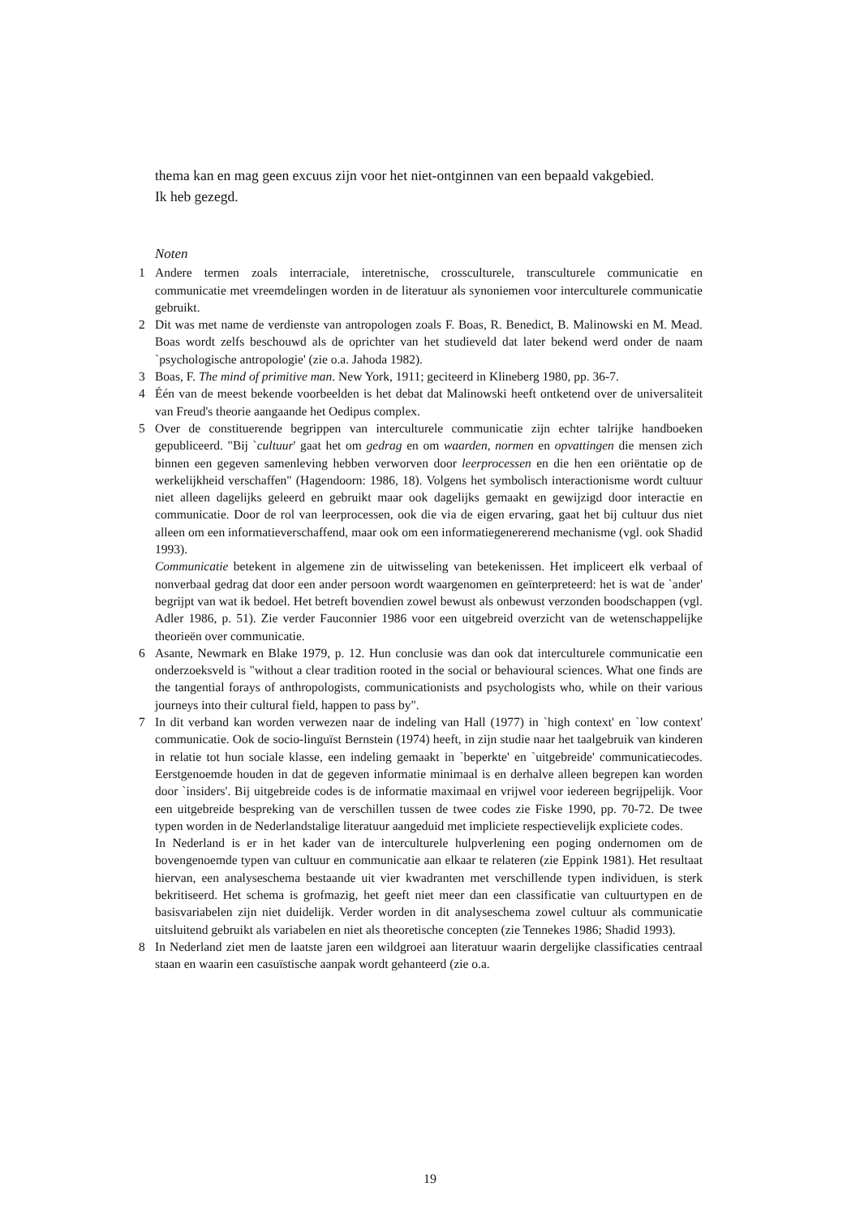thema kan en mag geen excuus zijn voor het niet-ontginnen van een bepaald vakgebied.
Ik heb gezegd.
Noten
1 Andere termen zoals interraciale, interetnische, crossculturele, transculturele communicatie en communicatie met vreemdelingen worden in de literatuur als synoniemen voor interculturele communicatie gebruikt.
2 Dit was met name de verdienste van antropologen zoals F. Boas, R. Benedict, B. Malinowski en M. Mead. Boas wordt zelfs beschouwd als de oprichter van het studieveld dat later bekend werd onder de naam `psychologische antropologie' (zie o.a. Jahoda 1982).
3 Boas, F. The mind of primitive man. New York, 1911; geciteerd in Klineberg 1980, pp. 36-7.
4 Één van de meest bekende voorbeelden is het debat dat Malinowski heeft ontketend over de universaliteit van Freud's theorie aangaande het Oedipus complex.
5 Over de constituerende begrippen van interculturele communicatie zijn echter talrijke handboeken gepubliceerd. "Bij `cultuur' gaat het om gedrag en om waarden, normen en opvattingen die mensen zich binnen een gegeven samenleving hebben verworven door leerprocessen en die hen een oriëntatie op de werkelijkheid verschaffen" (Hagendoorn: 1986, 18). Volgens het symbolisch interactionisme wordt cultuur niet alleen dagelijks geleerd en gebruikt maar ook dagelijks gemaakt en gewijzigd door interactie en communicatie. Door de rol van leerprocessen, ook die via de eigen ervaring, gaat het bij cultuur dus niet alleen om een informatieverschaffend, maar ook om een informatiegenererend mechanisme (vgl. ook Shadid 1993).
Communicatie betekent in algemene zin de uitwisseling van betekenissen. Het impliceert elk verbaal of nonverbaal gedrag dat door een ander persoon wordt waargenomen en geïnterpreteerd: het is wat de `ander' begrijpt van wat ik bedoel. Het betreft bovendien zowel bewust als onbewust verzonden boodschappen (vgl. Adler 1986, p. 51). Zie verder Fauconnier 1986 voor een uitgebreid overzicht van de wetenschappelijke theorieën over communicatie.
6 Asante, Newmark en Blake 1979, p. 12. Hun conclusie was dan ook dat interculturele communicatie een onderzoeksveld is "without a clear tradition rooted in the social or behavioural sciences. What one finds are the tangential forays of anthropologists, communicationists and psychologists who, while on their various journeys into their cultural field, happen to pass by".
7 In dit verband kan worden verwezen naar de indeling van Hall (1977) in `high context' en `low context' communicatie. Ook de socio-linguïst Bernstein (1974) heeft, in zijn studie naar het taalgebruik van kinderen in relatie tot hun sociale klasse, een indeling gemaakt in `beperkte' en `uitgebreide' communicatiecodes. Eerstgenoemde houden in dat de gegeven informatie minimaal is en derhalve alleen begrepen kan worden door `insiders'. Bij uitgebreide codes is de informatie maximaal en vrijwel voor iedereen begrijpelijk. Voor een uitgebreide bespreking van de verschillen tussen de twee codes zie Fiske 1990, pp. 70-72. De twee typen worden in de Nederlandstalige literatuur aangeduid met impliciete respectievelijk expliciete codes.
In Nederland is er in het kader van de interculturele hulpverlening een poging ondernomen om de bovengenoemde typen van cultuur en communicatie aan elkaar te relateren (zie Eppink 1981). Het resultaat hiervan, een analyseschema bestaande uit vier kwadranten met verschillende typen individuen, is sterk bekritiseerd. Het schema is grofmazig, het geeft niet meer dan een classificatie van cultuurtypen en de basisvariabelen zijn niet duidelijk. Verder worden in dit analyseschema zowel cultuur als communicatie uitsluitend gebruikt als variabelen en niet als theoretische concepten (zie Tennekes 1986; Shadid 1993).
8 In Nederland ziet men de laatste jaren een wildgroei aan literatuur waarin dergelijke classificaties centraal staan en waarin een casuïstische aanpak wordt gehanteerd (zie o.a.
19